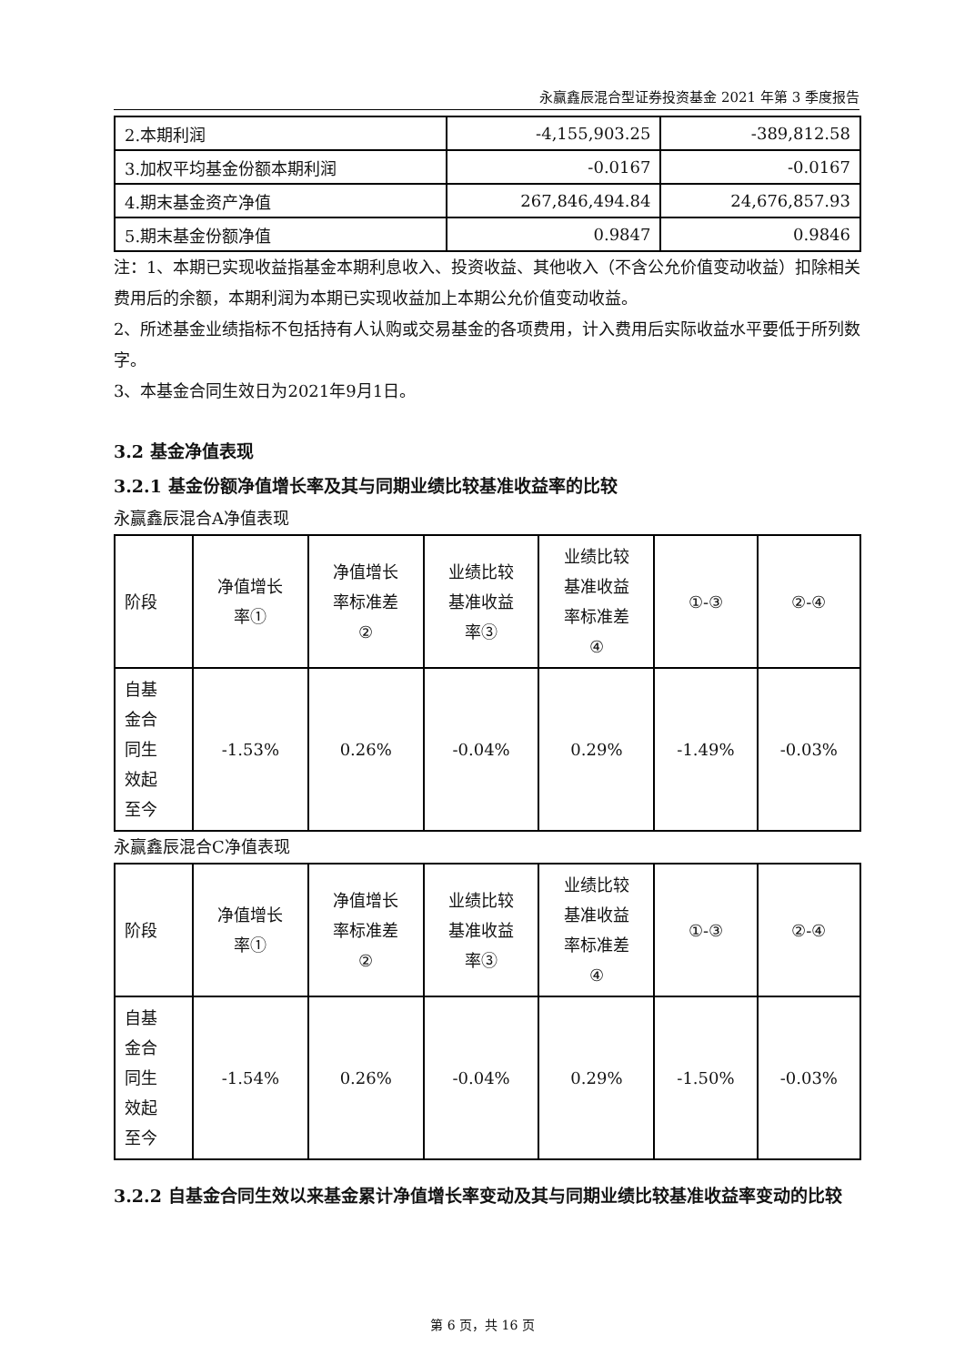永赢鑫辰混合型证券投资基金 2021 年第 3 季度报告
| 2.本期利润 | -4,155,903.25 | -389,812.58 |
| 3.加权平均基金份额本期利润 | -0.0167 | -0.0167 |
| 4.期末基金资产净值 | 267,846,494.84 | 24,676,857.93 |
| 5.期末基金份额净值 | 0.9847 | 0.9846 |
注：1、本期已实现收益指基金本期利息收入、投资收益、其他收入（不含公允价值变动收益）扣除相关费用后的余额，本期利润为本期已实现收益加上本期公允价值变动收益。
2、所述基金业绩指标不包括持有人认购或交易基金的各项费用，计入费用后实际收益水平要低于所列数字。
3、本基金合同生效日为2021年9月1日。
3.2 基金净值表现
3.2.1 基金份额净值增长率及其与同期业绩比较基准收益率的比较
永赢鑫辰混合A净值表现
| 阶段 | 净值增长 率① | 净值增长 率标准差 ② | 业绩比较 基准收益 率③ | 业绩比较 基准收益 率标准差 ④ | ①-③ | ②-④ |
| --- | --- | --- | --- | --- | --- | --- |
| 自基 金合 同生 效起 至今 | -1.53% | 0.26% | -0.04% | 0.29% | -1.49% | -0.03% |
永赢鑫辰混合C净值表现
| 阶段 | 净值增长 率① | 净值增长 率标准差 ② | 业绩比较 基准收益 率③ | 业绩比较 基准收益 率标准差 ④ | ①-③ | ②-④ |
| --- | --- | --- | --- | --- | --- | --- |
| 自基 金合 同生 效起 至今 | -1.54% | 0.26% | -0.04% | 0.29% | -1.50% | -0.03% |
3.2.2 自基金合同生效以来基金累计净值增长率变动及其与同期业绩比较基准收益率变动的比较
第 6 页，共 16 页